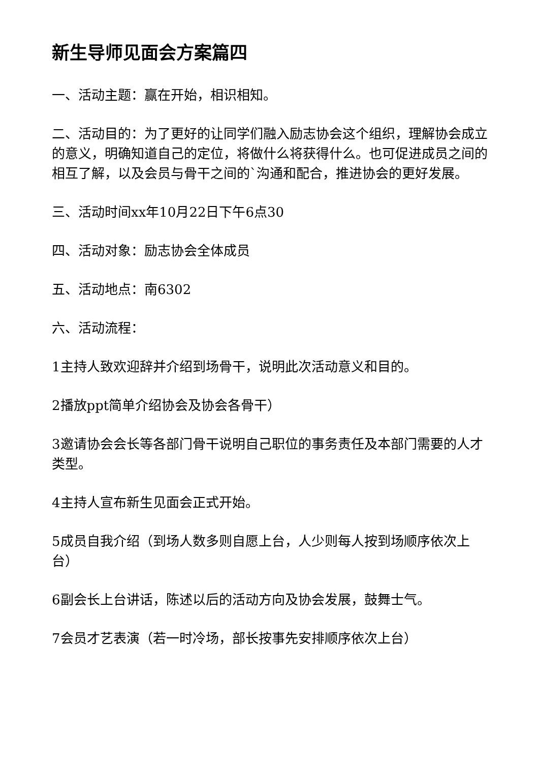新生导师见面会方案篇四
一、活动主题：赢在开始，相识相知。
二、活动目的：为了更好的让同学们融入励志协会这个组织，理解协会成立的意义，明确知道自己的定位，将做什么将获得什么。也可促进成员之间的相互了解，以及会员与骨干之间的`沟通和配合，推进协会的更好发展。
三、活动时间xx年10月22日下午6点30
四、活动对象：励志协会全体成员
五、活动地点：南6302
六、活动流程：
1主持人致欢迎辞并介绍到场骨干，说明此次活动意义和目的。
2播放ppt简单介绍协会及协会各骨干）
3邀请协会会长等各部门骨干说明自己职位的事务责任及本部门需要的人才类型。
4主持人宣布新生见面会正式开始。
5成员自我介绍（到场人数多则自愿上台，人少则每人按到场顺序依次上台）
6副会长上台讲话，陈述以后的活动方向及协会发展，鼓舞士气。
7会员才艺表演（若一时冷场，部长按事先安排顺序依次上台）